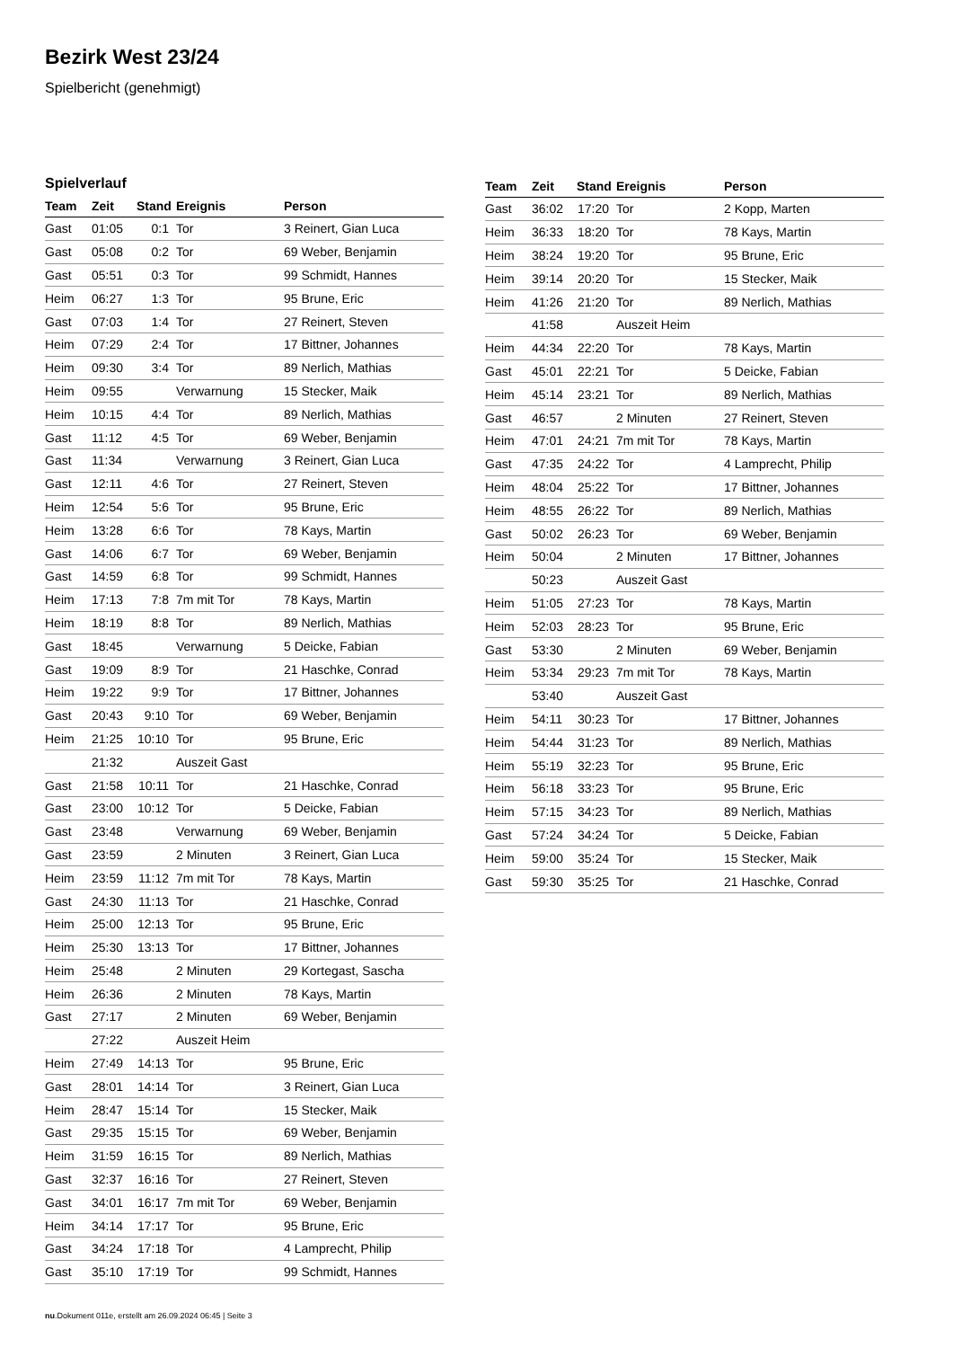Bezirk West 23/24
Spielbericht (genehmigt)
Spielverlauf
| Team | Zeit | Stand | Ereignis | Person |
| --- | --- | --- | --- | --- |
| Gast | 01:05 | 0:1 | Tor | 3 Reinert, Gian Luca |
| Gast | 05:08 | 0:2 | Tor | 69 Weber, Benjamin |
| Gast | 05:51 | 0:3 | Tor | 99 Schmidt, Hannes |
| Heim | 06:27 | 1:3 | Tor | 95 Brune, Eric |
| Gast | 07:03 | 1:4 | Tor | 27 Reinert, Steven |
| Heim | 07:29 | 2:4 | Tor | 17 Bittner, Johannes |
| Heim | 09:30 | 3:4 | Tor | 89 Nerlich, Mathias |
| Heim | 09:55 | | Verwarnung | 15 Stecker, Maik |
| Heim | 10:15 | 4:4 | Tor | 89 Nerlich, Mathias |
| Gast | 11:12 | 4:5 | Tor | 69 Weber, Benjamin |
| Gast | 11:34 | | Verwarnung | 3 Reinert, Gian Luca |
| Gast | 12:11 | 4:6 | Tor | 27 Reinert, Steven |
| Heim | 12:54 | 5:6 | Tor | 95 Brune, Eric |
| Heim | 13:28 | 6:6 | Tor | 78 Kays, Martin |
| Gast | 14:06 | 6:7 | Tor | 69 Weber, Benjamin |
| Gast | 14:59 | 6:8 | Tor | 99 Schmidt, Hannes |
| Heim | 17:13 | 7:8 | 7m mit Tor | 78 Kays, Martin |
| Heim | 18:19 | 8:8 | Tor | 89 Nerlich, Mathias |
| Gast | 18:45 | | Verwarnung | 5 Deicke, Fabian |
| Gast | 19:09 | 8:9 | Tor | 21 Haschke, Conrad |
| Heim | 19:22 | 9:9 | Tor | 17 Bittner, Johannes |
| Gast | 20:43 | 9:10 | Tor | 69 Weber, Benjamin |
| Heim | 21:25 | 10:10 | Tor | 95 Brune, Eric |
| | 21:32 | | Auszeit Gast | |
| Gast | 21:58 | 10:11 | Tor | 21 Haschke, Conrad |
| Gast | 23:00 | 10:12 | Tor | 5 Deicke, Fabian |
| Gast | 23:48 | | Verwarnung | 69 Weber, Benjamin |
| Gast | 23:59 | | 2 Minuten | 3 Reinert, Gian Luca |
| Heim | 23:59 | 11:12 | 7m mit Tor | 78 Kays, Martin |
| Gast | 24:30 | 11:13 | Tor | 21 Haschke, Conrad |
| Heim | 25:00 | 12:13 | Tor | 95 Brune, Eric |
| Heim | 25:30 | 13:13 | Tor | 17 Bittner, Johannes |
| Heim | 25:48 | | 2 Minuten | 29 Kortegast, Sascha |
| Heim | 26:36 | | 2 Minuten | 78 Kays, Martin |
| Gast | 27:17 | | 2 Minuten | 69 Weber, Benjamin |
| | 27:22 | | Auszeit Heim | |
| Heim | 27:49 | 14:13 | Tor | 95 Brune, Eric |
| Gast | 28:01 | 14:14 | Tor | 3 Reinert, Gian Luca |
| Heim | 28:47 | 15:14 | Tor | 15 Stecker, Maik |
| Gast | 29:35 | 15:15 | Tor | 69 Weber, Benjamin |
| Heim | 31:59 | 16:15 | Tor | 89 Nerlich, Mathias |
| Gast | 32:37 | 16:16 | Tor | 27 Reinert, Steven |
| Gast | 34:01 | 16:17 | 7m mit Tor | 69 Weber, Benjamin |
| Heim | 34:14 | 17:17 | Tor | 95 Brune, Eric |
| Gast | 34:24 | 17:18 | Tor | 4 Lamprecht, Philip |
| Gast | 35:10 | 17:19 | Tor | 99 Schmidt, Hannes |
| Team | Zeit | Stand | Ereignis | Person |
| --- | --- | --- | --- | --- |
| Gast | 36:02 | 17:20 | Tor | 2 Kopp, Marten |
| Heim | 36:33 | 18:20 | Tor | 78 Kays, Martin |
| Heim | 38:24 | 19:20 | Tor | 95 Brune, Eric |
| Heim | 39:14 | 20:20 | Tor | 15 Stecker, Maik |
| Heim | 41:26 | 21:20 | Tor | 89 Nerlich, Mathias |
| | 41:58 | | Auszeit Heim | |
| Heim | 44:34 | 22:20 | Tor | 78 Kays, Martin |
| Gast | 45:01 | 22:21 | Tor | 5 Deicke, Fabian |
| Heim | 45:14 | 23:21 | Tor | 89 Nerlich, Mathias |
| Gast | 46:57 | | 2 Minuten | 27 Reinert, Steven |
| Heim | 47:01 | 24:21 | 7m mit Tor | 78 Kays, Martin |
| Gast | 47:35 | 24:22 | Tor | 4 Lamprecht, Philip |
| Heim | 48:04 | 25:22 | Tor | 17 Bittner, Johannes |
| Heim | 48:55 | 26:22 | Tor | 89 Nerlich, Mathias |
| Gast | 50:02 | 26:23 | Tor | 69 Weber, Benjamin |
| Heim | 50:04 | | 2 Minuten | 17 Bittner, Johannes |
| | 50:23 | | Auszeit Gast | |
| Heim | 51:05 | 27:23 | Tor | 78 Kays, Martin |
| Heim | 52:03 | 28:23 | Tor | 95 Brune, Eric |
| Gast | 53:30 | | 2 Minuten | 69 Weber, Benjamin |
| Heim | 53:34 | 29:23 | 7m mit Tor | 78 Kays, Martin |
| | 53:40 | | Auszeit Gast | |
| Heim | 54:11 | 30:23 | Tor | 17 Bittner, Johannes |
| Heim | 54:44 | 31:23 | Tor | 89 Nerlich, Mathias |
| Heim | 55:19 | 32:23 | Tor | 95 Brune, Eric |
| Heim | 56:18 | 33:23 | Tor | 95 Brune, Eric |
| Heim | 57:15 | 34:23 | Tor | 89 Nerlich, Mathias |
| Gast | 57:24 | 34:24 | Tor | 5 Deicke, Fabian |
| Heim | 59:00 | 35:24 | Tor | 15 Stecker, Maik |
| Gast | 59:30 | 35:25 | Tor | 21 Haschke, Conrad |
nu.Dokument 011e, erstellt am 26.09.2024 06:45 | Seite 3